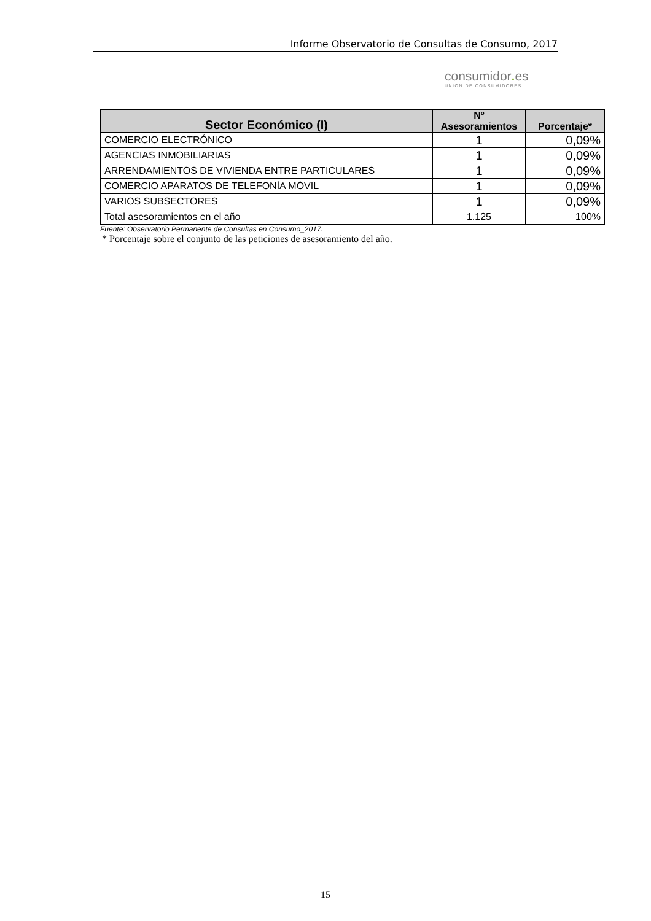Informe Observatorio de Consultas de Consumo, 2017
consumidor. es
UNIÓN DE CONSUMIDORES
| Sector Económico (I) | Nº Asesoramientos | Porcentaje* |
| --- | --- | --- |
| COMERCIO ELECTRÓNICO | 1 | 0,09% |
| AGENCIAS INMOBILIARIAS | 1 | 0,09% |
| ARRENDAMIENTOS DE VIVIENDA ENTRE PARTICULARES | 1 | 0,09% |
| COMERCIO APARATOS DE TELEFONÍA MÓVIL | 1 | 0,09% |
| VARIOS SUBSECTORES | 1 | 0,09% |
| Total asesoramientos en el año | 1.125 | 100% |
Fuente: Observatorio Permanente de Consultas en Consumo_2017.
* Porcentaje sobre el conjunto de las peticiones de asesoramiento del año.
15